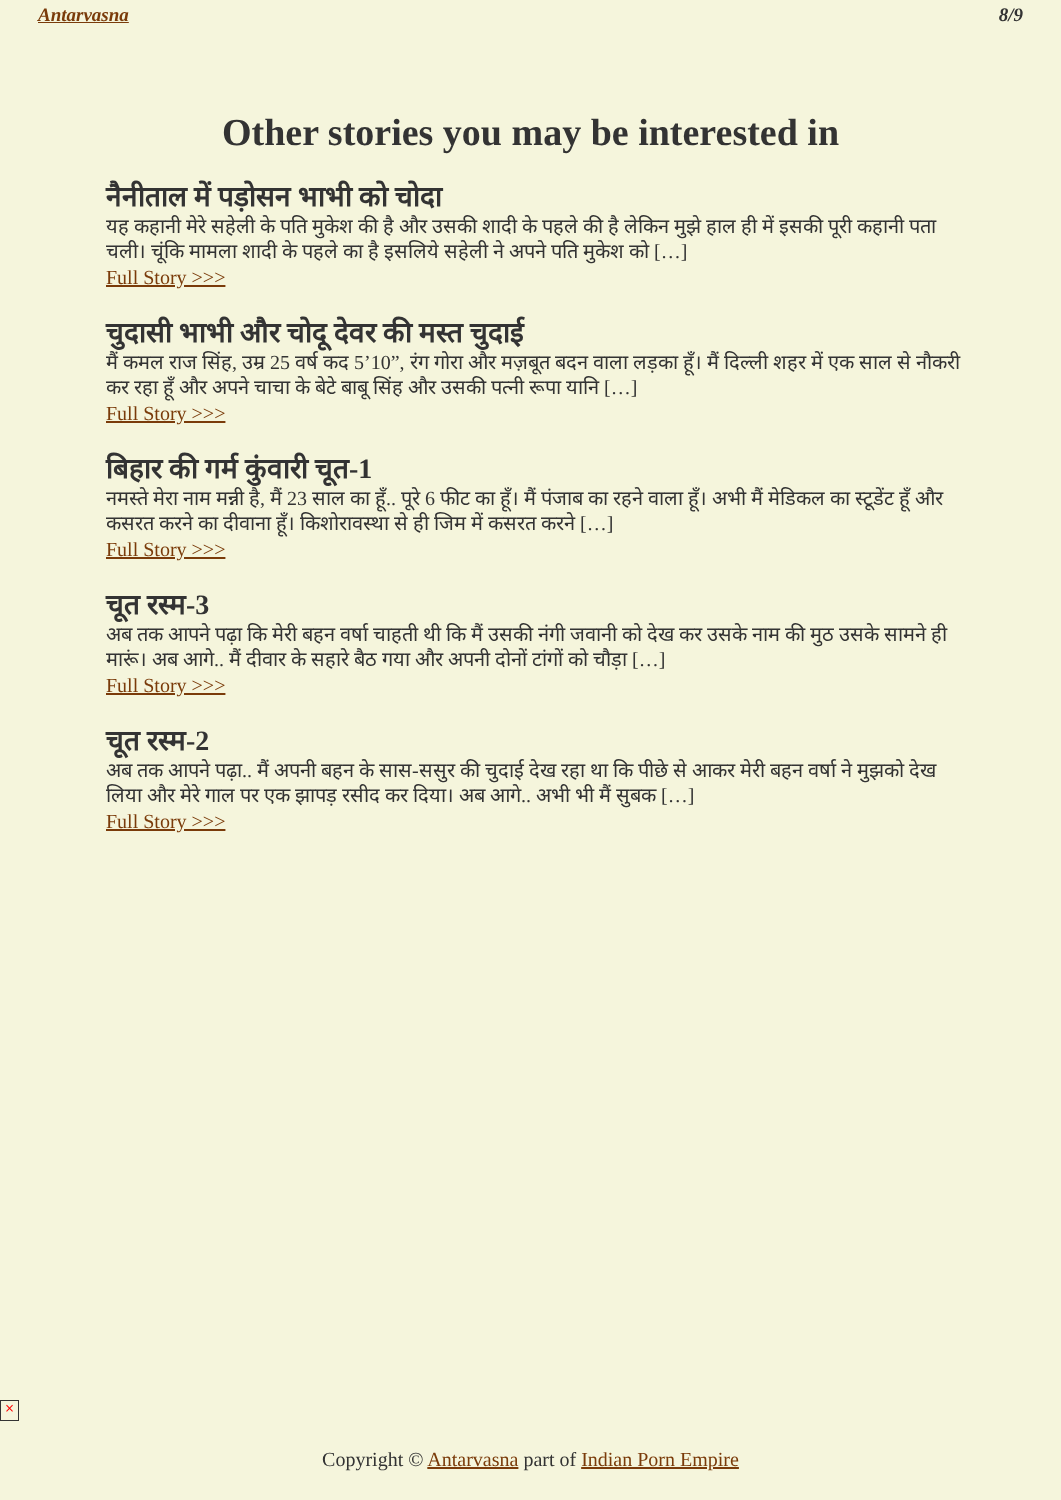Antarvasna 8/9
Other stories you may be interested in
नैनीताल में पड़ोसन भाभी को चोदा
यह कहानी मेरे सहेली के पति मुकेश की है और उसकी शादी के पहले की है लेकिन मुझे हाल ही में इसकी पूरी कहानी पता चली। चूंकि मामला शादी के पहले का है इसलिये सहेली ने अपने पति मुकेश को […]
Full Story >>>
चुदासी भाभी और चोदू देवर की मस्त चुदाई
मैं कमल राज सिंह, उम्र 25 वर्ष कद 5’10”, रंग गोरा और मज़बूत बदन वाला लड़का हूँ। मैं दिल्ली शहर में एक साल से नौकरी कर रहा हूँ और अपने चाचा के बेटे बाबू सिंह और उसकी पत्नी रूपा यानि […]
Full Story >>>
बिहार की गर्म कुंवारी चूत-1
नमस्ते मेरा नाम मन्नी है, मैं 23 साल का हूँ.. पूरे 6 फीट का हूँ। मैं पंजाब का रहने वाला हूँ। अभी मैं मेडिकल का स्टूडेंट हूँ और कसरत करने का दीवाना हूँ। किशोरावस्था से ही जिम में कसरत करने […]
Full Story >>>
चूत रस्म-3
अब तक आपने पढ़ा कि मेरी बहन वर्षा चाहती थी कि मैं उसकी नंगी जवानी को देख कर उसके नाम की मुठ उसके सामने ही मारूं। अब आगे.. मैं दीवार के सहारे बैठ गया और अपनी दोनों टांगों को चौड़ा […]
Full Story >>>
चूत रस्म-2
अब तक आपने पढ़ा.. मैं अपनी बहन के सास-ससुर की चुदाई देख रहा था कि पीछे से आकर मेरी बहन वर्षा ने मुझको देख लिया और मेरे गाल पर एक झापड़ रसीद कर दिया। अब आगे.. अभी भी मैं सुबक […]
Full Story >>>
×
Copyright © Antarvasna part of Indian Porn Empire